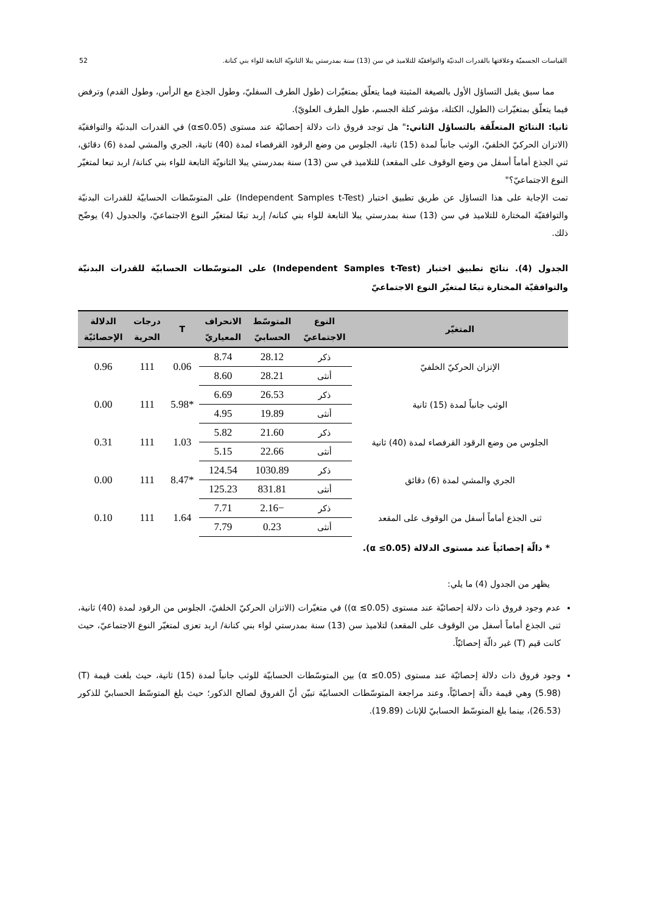القياسات الجسميّة وعلاقتها بالقدرات البدنيّة والتوافقيّة للتلاميذ في سن (13) سنة بمدرستي يبلا الثانويّة التابعة للواء بني كنانة. 52
مما سبق يقبل التساؤل الأول بالصيغة المثبتة فيما يتعلّق بمتغيّرات (طول الطرف السفليّ، وطول الجذع مع الرأس، وطول القدم) وترفض فيما يتعلّق بمتغيّرات (الطول، الكتلة، مؤشر كتلة الجسم، طول الطرف العلويّ).
ثانيا: النتائج المتعلّقة بالتساؤل الثاني:" هل توجد فروق ذات دلالة إحصائيّة عند مستوى (α≤0.05) في القدرات البدنيّة والتوافقيّة (الاتزان الحركيّ الخلفيّ، الوثب جانباً لمدة (15) ثانية، الجلوس من وضع الرقود القرفصاء لمدة (40) ثانية، الجري والمشي لمدة (6) دقائق، ثني الجذع أماماً أسفل من وضع الوقوف على المقعد) للتلاميذ في سن (13) سنة بمدرستي يبلا الثانويّة التابعة للواء بني كنانة/ اربد تبعا لمتغيّر النوع الاجتماعيّ؟"
تمت الإجابة على هذا التساؤل عن طريق تطبيق اختبار (Independent Samples t-Test) على المتوسّطات الحسابيّة للقدرات البدنيّة والتوافقيّة المختارة للتلاميذ في سن (13) سنة بمدرستي يبلا التابعة للواء بني كنانه/ إربد تبعًا لمتغيّر النوع الاجتماعيّ، والجدول (4) يوضّح ذلك.
الجدول (4). نتائج تطبيق اختبار (Independent Samples t-Test) على المتوسّطات الحسابيّة للقدرات البدنيّة والتوافقيّة المختارة تبعًا لمتغيّر النوع الاجتماعيّ
| المتغيّر | النوع الاجتماعيّ | المتوسّط الحسابيّ | الانحراف المعياريّ | T | درجات الحرية | الدلالة الإحصائيّة |
| --- | --- | --- | --- | --- | --- | --- |
| الإتزان الحركيّ الخلفيّ | ذكر | 28.12 | 8.74 | 0.06 | 111 | 0.96 |
| | أنثى | 28.21 | 8.60 | | | |
| الوثب جانباً لمدة (15) ثانية | ذكر | 26.53 | 6.69 | *5.98 | 111 | 0.00 |
| | أنثى | 19.89 | 4.95 | | | |
| الجلوس من وضع الرقود القرفصاء لمدة (40) ثانية | ذكر | 21.60 | 5.82 | 1.03 | 111 | 0.31 |
| | أنثى | 22.66 | 5.15 | | | |
| الجري والمشي لمدة (6) دقائق | ذكر | 1030.89 | 124.54 | *8.47 | 111 | 0.00 |
| | أنثى | 831.81 | 125.23 | | | |
| ثنى الجذع أماماً أسفل من الوقوف على المقعد | ذكر | −2.16 | 7.71 | 1.64 | 111 | 0.10 |
| | أنثى | 0.23 | 7.79 | | | |
* دالّة إحصائياً عند مستوى الدلالة (α ≤0.05).
يظهر من الجدول (4) ما يلي:
عدم وجود فروق ذات دلالة إحصائيّة عند مستوى (α ≤0.05)) في متغيّرات (الاتزان الحركيّ الخلفيّ، الجلوس من الرقود لمدة (40) ثانية، ثنى الجذع أماماً أسفل من الوقوف على المقعد) لتلاميذ سن (13) سنة بمدرستي لواء بني كنانة/ اربد تعزى لمتغيّر النوع الاجتماعيّ، حيث كانت قيم (T) غير دالّة إحصائيّاً.
وجود فروق ذات دلالة إحصائيّة عند مستوى (α ≤0.05) بين المتوسّطات الحسابيّة للوثب جانباً لمدة (15) ثانية، حيث بلغت قيمة (T) (5.98) وهي قيمة دالّة إحصائيّاً، وعند مراجعة المتوسّطات الحسابيّة تبيّن أنّ الفروق لصالح الذكور؛ حيث بلغ المتوسّط الحسابيّ للذكور (26.53)، بينما بلغ المتوسّط الحسابيّ للإناث (19.89).